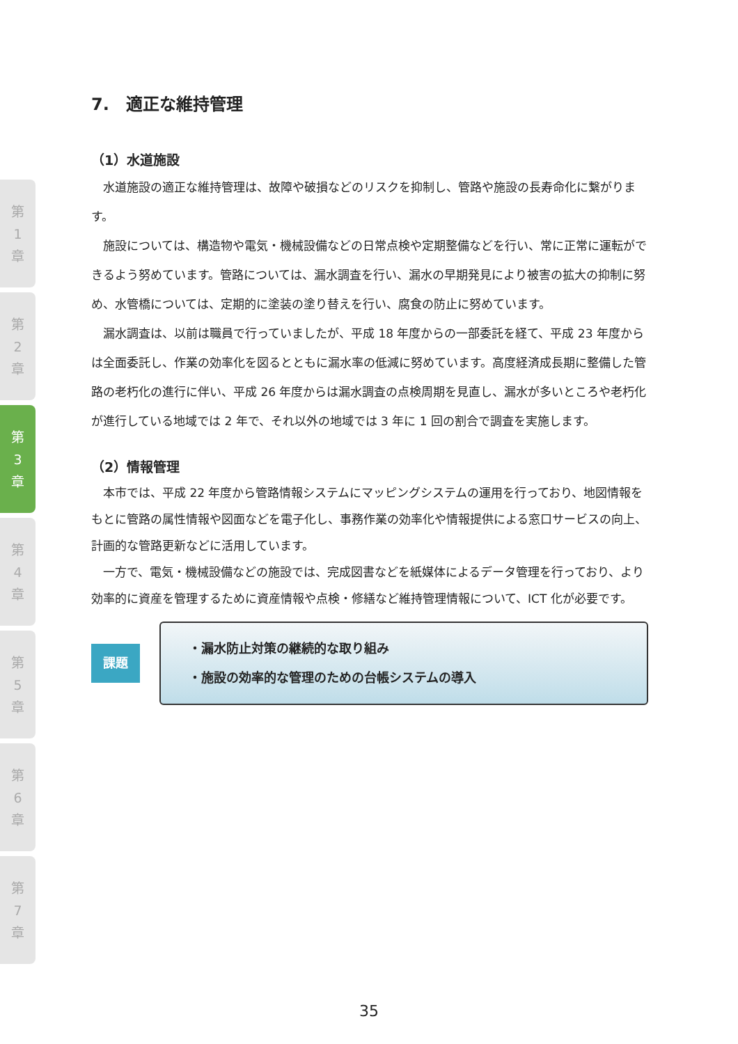第
1
章
第
2
章
第
3
章
第
4
章
第
5
章
第
6
章
第
7
章
7.　適正な維持管理
（1）水道施設
水道施設の適正な維持管理は、故障や破損などのリスクを抑制し、管路や施設の長寿命化に繋がります。
施設については、構造物や電気・機械設備などの日常点検や定期整備などを行い、常に正常に運転ができるよう努めています。管路については、漏水調査を行い、漏水の早期発見により被害の拡大の抑制に努め、水管橋については、定期的に塗装の塗り替えを行い、腐食の防止に努めています。
漏水調査は、以前は職員で行っていましたが、平成 18 年度からの一部委託を経て、平成 23 年度からは全面委託し、作業の効率化を図るとともに漏水率の低減に努めています。高度経済成長期に整備した管路の老朽化の進行に伴い、平成 26 年度からは漏水調査の点検周期を見直し、漏水が多いところや老朽化が進行している地域では 2 年で、それ以外の地域では 3 年に 1 回の割合で調査を実施します。
（2）情報管理
本市では、平成 22 年度から管路情報システムにマッピングシステムの運用を行っており、地図情報をもとに管路の属性情報や図面などを電子化し、事務作業の効率化や情報提供による窓口サービスの向上、計画的な管路更新などに活用しています。
一方で、電気・機械設備などの施設では、完成図書などを紙媒体によるデータ管理を行っており、より効率的に資産を管理するために資産情報や点検・修繕など維持管理情報について、ICT 化が必要です。
課題
・漏水防止対策の継続的な取り組み
・施設の効率的な管理のための台帳システムの導入
35